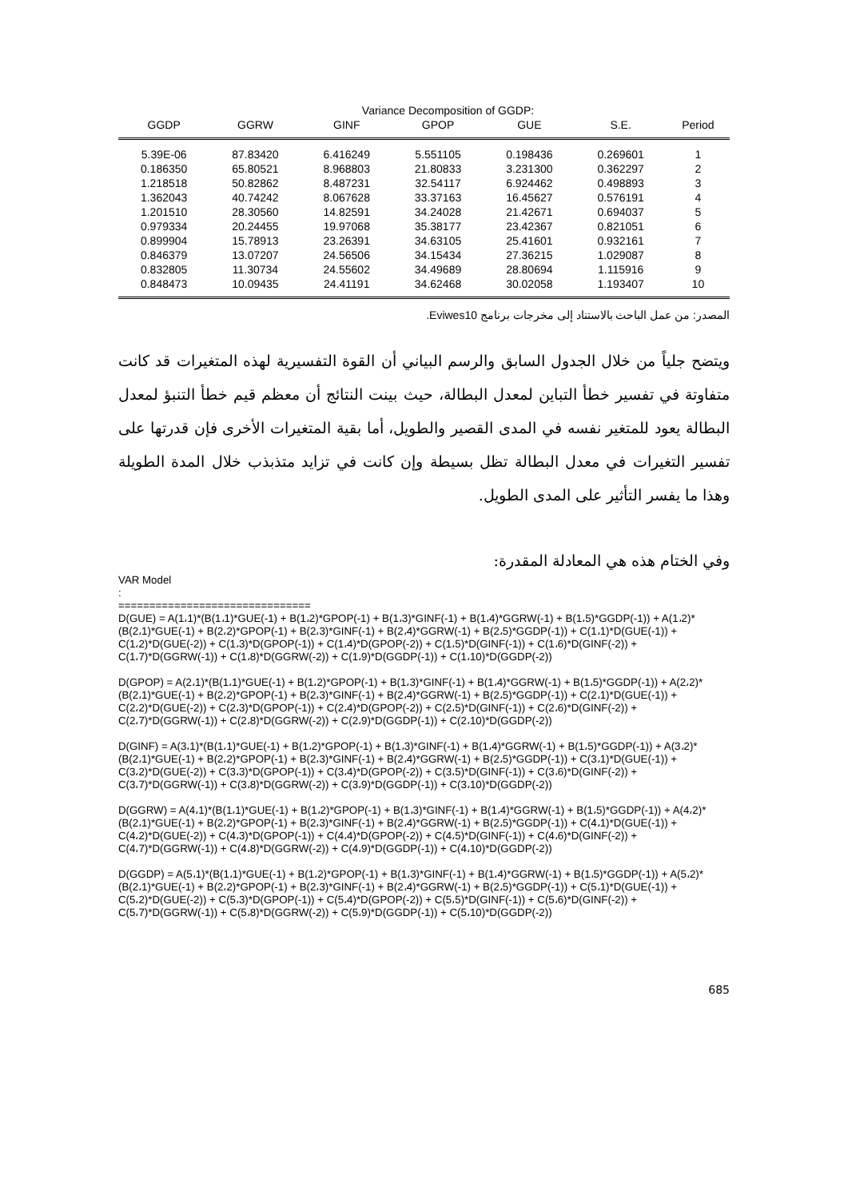Variance Decomposition of GGDP:
| GGDP | GGRW | GINF | GPOP | GUE | S.E. | Period |
| --- | --- | --- | --- | --- | --- | --- |
| 5.39E-06 | 87.83420 | 6.416249 | 5.551105 | 0.198436 | 0.269601 | 1 |
| 0.186350 | 65.80521 | 8.968803 | 21.80833 | 3.231300 | 0.362297 | 2 |
| 1.218518 | 50.82862 | 8.487231 | 32.54117 | 6.924462 | 0.498893 | 3 |
| 1.362043 | 40.74242 | 8.067628 | 33.37163 | 16.45627 | 0.576191 | 4 |
| 1.201510 | 28.30560 | 14.82591 | 34.24028 | 21.42671 | 0.694037 | 5 |
| 0.979334 | 20.24455 | 19.97068 | 35.38177 | 23.42367 | 0.821051 | 6 |
| 0.899904 | 15.78913 | 23.26391 | 34.63105 | 25.41601 | 0.932161 | 7 |
| 0.846379 | 13.07207 | 24.56506 | 34.15434 | 27.36215 | 1.029087 | 8 |
| 0.832805 | 11.30734 | 24.55602 | 34.49689 | 28.80694 | 1.115916 | 9 |
| 0.848473 | 10.09435 | 24.41191 | 34.62468 | 30.02058 | 1.193407 | 10 |
المصدر: من عمل الباحث بالاستناد إلى مخرجات برنامج Eviwes10.
ويتضح جلياً من خلال الجدول السابق والرسم البياني أن القوة التفسيرية لهذه المتغيرات قد كانت متفاوتة في تفسير خطأ التباين لمعدل البطالة، حيث بينت النتائج أن معظم قيم خطأ التنبؤ لمعدل البطالة يعود للمتغير نفسه في المدى القصير والطويل، أما بقية المتغيرات الأخرى فإن قدرتها على تفسير التغيرات في معدل البطالة تظل بسيطة وإن كانت في تزايد متذبذب خلال المدة الطويلة وهذا ما يفسر التأثير على المدى الطويل.
وفي الختام هذه هي المعادلة المقدرة:
VAR Model
:
===============================
D(GUE) = A(1،1)*(B(1،1)*GUE(-1) + B(1،2)*GPOP(-1) + B(1،3)*GINF(-1) + B(1،4)*GGRW(-1) + B(1،5)*GGDP(-1)) + A(1،2)*(B(2،1)*GUE(-1) + B(2،2)*GPOP(-1) + B(2،3)*GINF(-1) + B(2،4)*GGRW(-1) + B(2،5)*GGDP(-1)) + C(1،1)*D(GUE(-1)) + C(1،2)*D(GUE(-2)) + C(1،3)*D(GPOP(-1)) + C(1،4)*D(GPOP(-2)) + C(1،5)*D(GINF(-1)) + C(1،6)*D(GINF(-2)) + C(1،7)*D(GGRW(-1)) + C(1،8)*D(GGRW(-2)) + C(1،9)*D(GGDP(-1)) + C(1،10)*D(GGDP(-2))
D(GPOP) = A(2،1)*(B(1،1)*GUE(-1) + B(1،2)*GPOP(-1) + B(1،3)*GINF(-1) + B(1،4)*GGRW(-1) + B(1،5)*GGDP(-1)) + A(2،2)*(B(2،1)*GUE(-1) + B(2،2)*GPOP(-1) + B(2،3)*GINF(-1) + B(2،4)*GGRW(-1) + B(2،5)*GGDP(-1)) + C(2،1)*D(GUE(-1)) + C(2،2)*D(GUE(-2)) + C(2،3)*D(GPOP(-1)) + C(2،4)*D(GPOP(-2)) + C(2،5)*D(GINF(-1)) + C(2،6)*D(GINF(-2)) + C(2،7)*D(GGRW(-1)) + C(2،8)*D(GGRW(-2)) + C(2،9)*D(GGDP(-1)) + C(2،10)*D(GGDP(-2))
D(GINF) = A(3،1)*(B(1،1)*GUE(-1) + B(1،2)*GPOP(-1) + B(1،3)*GINF(-1) + B(1،4)*GGRW(-1) + B(1،5)*GGDP(-1)) + A(3،2)*(B(2،1)*GUE(-1) + B(2،2)*GPOP(-1) + B(2،3)*GINF(-1) + B(2،4)*GGRW(-1) + B(2،5)*GGDP(-1)) + C(3،1)*D(GUE(-1)) + C(3،2)*D(GUE(-2)) + C(3،3)*D(GPOP(-1)) + C(3،4)*D(GPOP(-2)) + C(3،5)*D(GINF(-1)) + C(3،6)*D(GINF(-2)) + C(3،7)*D(GGRW(-1)) + C(3،8)*D(GGRW(-2)) + C(3،9)*D(GGDP(-1)) + C(3،10)*D(GGDP(-2))
D(GGRW) = A(4،1)*(B(1،1)*GUE(-1) + B(1،2)*GPOP(-1) + B(1،3)*GINF(-1) + B(1،4)*GGRW(-1) + B(1،5)*GGDP(-1)) + A(4،2)*(B(2،1)*GUE(-1) + B(2،2)*GPOP(-1) + B(2،3)*GINF(-1) + B(2،4)*GGRW(-1) + B(2،5)*GGDP(-1)) + C(4،1)*D(GUE(-1)) + C(4،2)*D(GUE(-2)) + C(4،3)*D(GPOP(-1)) + C(4،4)*D(GPOP(-2)) + C(4،5)*D(GINF(-1)) + C(4،6)*D(GINF(-2)) + C(4،7)*D(GGRW(-1)) + C(4،8)*D(GGRW(-2)) + C(4،9)*D(GGDP(-1)) + C(4،10)*D(GGDP(-2))
D(GGDP) = A(5،1)*(B(1،1)*GUE(-1) + B(1،2)*GPOP(-1) + B(1،3)*GINF(-1) + B(1،4)*GGRW(-1) + B(1،5)*GGDP(-1)) + A(5،2)*(B(2،1)*GUE(-1) + B(2،2)*GPOP(-1) + B(2،3)*GINF(-1) + B(2،4)*GGRW(-1) + B(2،5)*GGDP(-1)) + C(5،1)*D(GUE(-1)) + C(5،2)*D(GUE(-2)) + C(5،3)*D(GPOP(-1)) + C(5،4)*D(GPOP(-2)) + C(5،5)*D(GINF(-1)) + C(5،6)*D(GINF(-2)) + C(5،7)*D(GGRW(-1)) + C(5،8)*D(GGRW(-2)) + C(5،9)*D(GGDP(-1)) + C(5،10)*D(GGDP(-2))
685